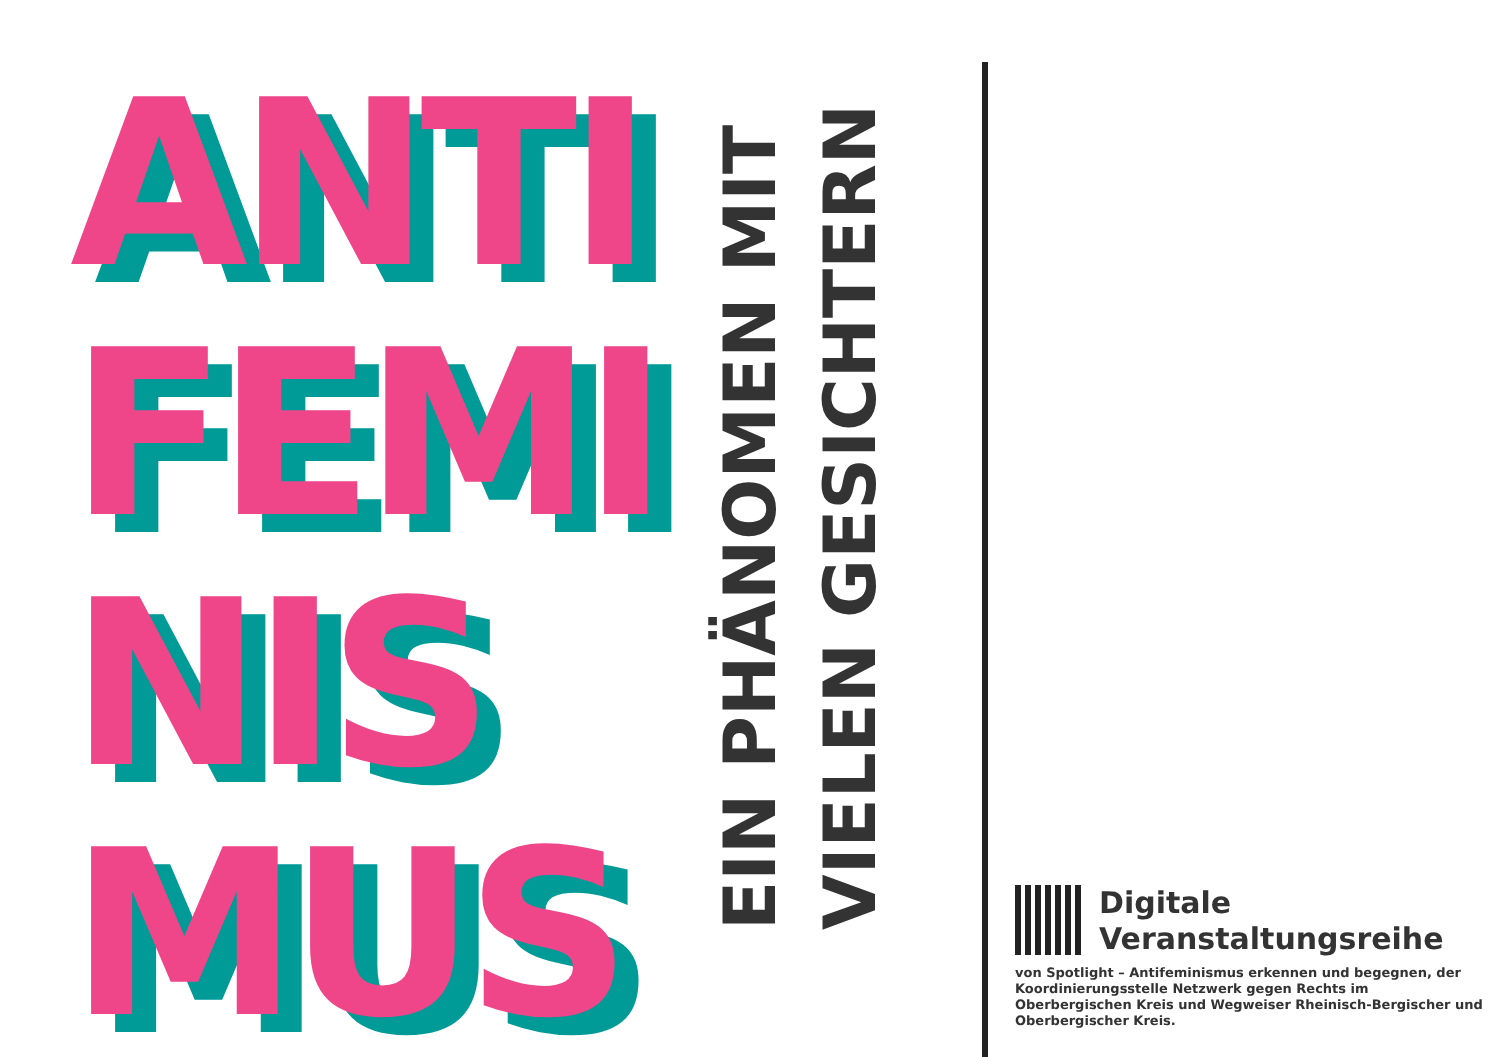ANTI
FEMI
NIS
MUS
EIN PHÄNOMEN MIT VIELEN GESICHTERN
Digitale
Veranstaltungsreihe
von Spotlight – Antifeminismus erkennen und begegnen, der Koordinierungsstelle Netzwerk gegen Rechts im Oberbergischen Kreis und Wegweiser Rheinisch-Bergischer und Oberbergischer Kreis.